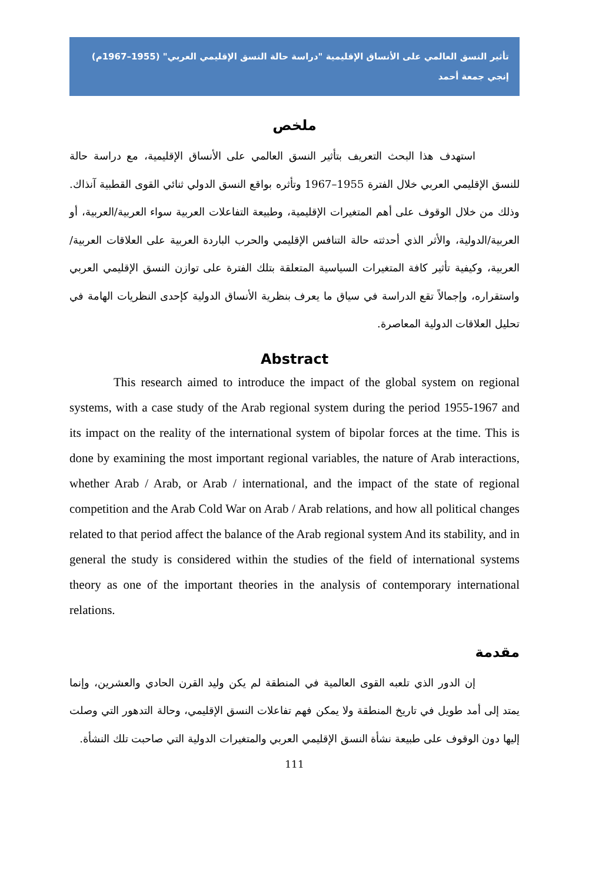تأثير النسق العالمي على الأنساق الإقليمية "دراسة حالة النسق الإقليمي العربي" (1955–1967م)
إنجي جمعة أحمد
ملخص
استهدف هذا البحث التعريف بتأثير النسق العالمي على الأنساق الإقليمية، مع دراسة حالة للنسق الإقليمي العربي خلال الفترة 1955–1967 وتأثره بواقع النسق الدولي ثنائي القوى القطبية آنذاك. وذلك من خلال الوقوف على أهم المتغيرات الإقليمية، وطبيعة التفاعلات العربية سواء العربية/العربية، أو العربية/الدولية، والأثر الذي أحدثته حالة التنافس الإقليمي والحرب الباردة العربية على العلاقات العربية/العربية، وكيفية تأثير كافة المتغيرات السياسية المتعلقة بتلك الفترة على توازن النسق الإقليمي العربي واستقراره، وإجمالاً تقع الدراسة في سياق ما يعرف بنظرية الأنساق الدولية كإحدى النظريات الهامة في تحليل العلاقات الدولية المعاصرة.
Abstract
This research aimed to introduce the impact of the global system on regional systems, with a case study of the Arab regional system during the period 1955-1967 and its impact on the reality of the international system of bipolar forces at the time. This is done by examining the most important regional variables, the nature of Arab interactions, whether Arab / Arab, or Arab / international, and the impact of the state of regional competition and the Arab Cold War on Arab / Arab relations, and how all political changes related to that period affect the balance of the Arab regional system And its stability, and in general the study is considered within the studies of the field of international systems theory as one of the important theories in the analysis of contemporary international relations.
مقدمة
إن الدور الذي تلعبه القوى العالمية في المنطقة لم يكن وليد القرن الحادي والعشرين، وإنما يمتد إلى أمد طويل في تاريخ المنطقة ولا يمكن فهم تفاعلات النسق الإقليمي، وحالة التدهور التي وصلت إليها دون الوقوف على طبيعة نشأة النسق الإقليمي العربي والمتغيرات الدولية التي صاحبت تلك النشأة.
111